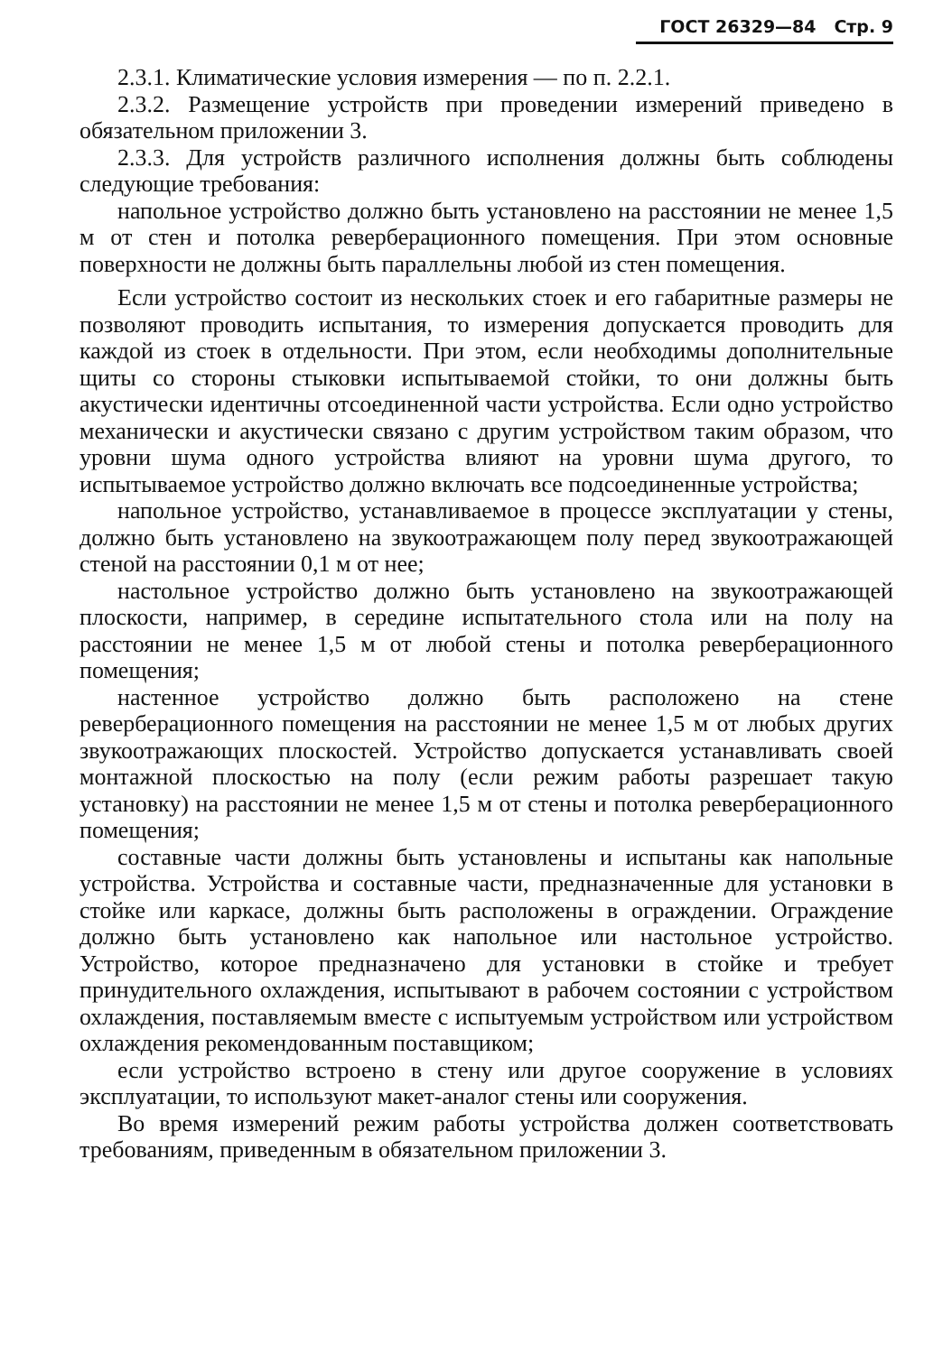ГОСТ 26329—84 Стр. 9
2.3.1. Климатические условия измерения — по п. 2.2.1.
2.3.2. Размещение устройств при проведении измерений приведено в обязательном приложении 3.
2.3.3. Для устройств различного исполнения должны быть соблюдены следующие требования:
напольное устройство должно быть установлено на расстоянии не менее 1,5 м от стен и потолка реверберационного помещения. При этом основные поверхности не должны быть параллельны любой из стен помещения.
Если устройство состоит из нескольких стоек и его габаритные размеры не позволяют проводить испытания, то измерения допускается проводить для каждой из стоек в отдельности. При этом, если необходимы дополнительные щиты со стороны стыковки испытываемой стойки, то они должны быть акустически идентичны отсоединенной части устройства. Если одно устройство механически и акустически связано с другим устройством таким образом, что уровни шума одного устройства влияют на уровни шума другого, то испытываемое устройство должно включать все подсоединенные устройства;
напольное устройство, устанавливаемое в процессе эксплуатации у стены, должно быть установлено на звукоотражающем полу перед звукоотражающей стеной на расстоянии 0,1 м от нее;
настольное устройство должно быть установлено на звукоотражающей плоскости, например, в середине испытательного стола или на полу на расстоянии не менее 1,5 м от любой стены и потолка реверберационного помещения;
настенное устройство должно быть расположено на стене реверберационного помещения на расстоянии не менее 1,5 м от любых других звукоотражающих плоскостей. Устройство допускается устанавливать своей монтажной плоскостью на полу (если режим работы разрешает такую установку) на расстоянии не менее 1,5 м от стены и потолка реверберационного помещения;
составные части должны быть установлены и испытаны как напольные устройства. Устройства и составные части, предназначенные для установки в стойке или каркасе, должны быть расположены в ограждении. Ограждение должно быть установлено как напольное или настольное устройство. Устройство, которое предназначено для установки в стойке и требует принудительного охлаждения, испытывают в рабочем состоянии с устройством охлаждения, поставляемым вместе с испытуемым устройством или устройством охлаждения рекомендованным поставщиком;
если устройство встроено в стену или другое сооружение в условиях эксплуатации, то используют макет-аналог стены или сооружения.
Во время измерений режим работы устройства должен соответствовать требованиям, приведенным в обязательном приложении 3.